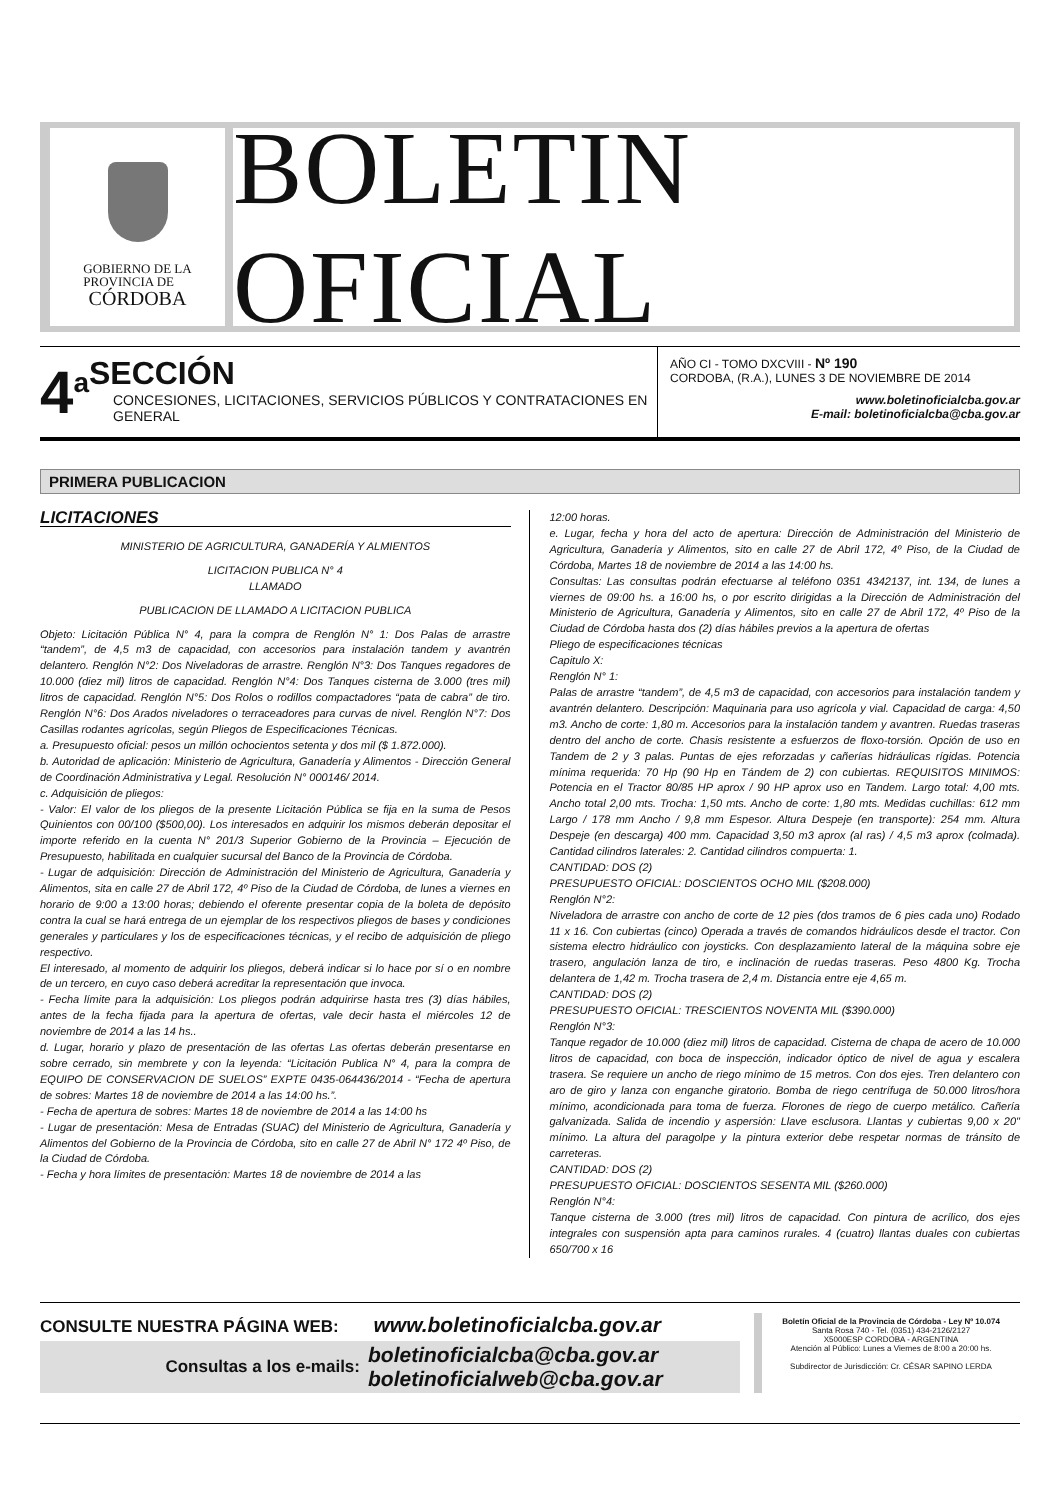GOBIERNO DE LA
PROVINCIA DE
CÓRDOBA
BOLETIN OFICIAL
4<sup>a</sup>
SECCIÓN
CONCESIONES, LICITACIONES, SERVICIOS PÚBLICOS Y CONTRATACIONES EN GENERAL
AÑO CI - TOMO DXCVIII - Nº 190
CORDOBA, (R.A.), LUNES 3 DE NOVIEMBRE DE 2014
www.boletinoficialcba.gov.ar
E-mail: boletinoficialcba@cba.gov.ar
PRIMERA PUBLICACION
LICITACIONES
MINISTERIO DE AGRICULTURA, GANADERÍA Y ALMIENTOS
LICITACION PUBLICA N° 4
LLAMADO
PUBLICACION DE LLAMADO A LICITACION PUBLICA
Objeto: Licitación Pública N° 4, para la compra de Renglón N° 1: Dos Palas de arrastre “tandem”, de 4,5 m3 de capacidad, con accesorios para instalación tandem y avantrén delantero. Renglón N°2: Dos Niveladoras de arrastre. Renglón N°3: Dos Tanques regadores de 10.000 (diez mil) litros de capacidad. Renglón N°4: Dos Tanques cisterna de 3.000 (tres mil) litros de capacidad. Renglón N°5: Dos Rolos o rodillos compactadores “pata de cabra” de tiro. Renglón N°6: Dos Arados niveladores o terraceadores para curvas de nivel. Renglón N°7: Dos Casillas rodantes agrícolas, según Pliegos de Especificaciones Técnicas.
a. Presupuesto oficial: pesos un millón ochocientos setenta y dos mil ($ 1.872.000).
b. Autoridad de aplicación: Ministerio de Agricultura, Ganadería y Alimentos - Dirección General de Coordinación Administrativa y Legal. Resolución N° 000146/ 2014.
c. Adquisición de pliegos:
- Valor: El valor de los pliegos de la presente Licitación Pública se fija en la suma de Pesos Quinientos con 00/100 ($500,00). Los interesados en adquirir los mismos deberán depositar el importe referido en la cuenta N° 201/3 Superior Gobierno de la Provincia – Ejecución de Presupuesto, habilitada en cualquier sucursal del Banco de la Provincia de Córdoba.
- Lugar de adquisición: Dirección de Administración del Ministerio de Agricultura, Ganadería y Alimentos, sita en calle 27 de Abril 172, 4º Piso de la Ciudad de Córdoba, de lunes a viernes en horario de 9:00 a 13:00 horas; debiendo el oferente presentar copia de la boleta de depósito contra la cual se hará entrega de un ejemplar de los respectivos pliegos de bases y condiciones generales y particulares y los de especificaciones técnicas, y el recibo de adquisición de pliego respectivo.
El interesado, al momento de adquirir los pliegos, deberá indicar si lo hace por sí o en nombre de un tercero, en cuyo caso deberá acreditar la representación que invoca.
- Fecha límite para la adquisición: Los pliegos podrán adquirirse hasta tres (3) días hábiles, antes de la fecha fijada para la apertura de ofertas, vale decir hasta el miércoles 12 de noviembre de 2014 a las 14 hs..
d. Lugar, horario y plazo de presentación de las ofertas Las ofertas deberán presentarse en sobre cerrado, sin membrete y con la leyenda: “Licitación Publica N° 4, para la compra de EQUIPO DE CONSERVACION DE SUELOS” EXPTE 0435-064436/2014 - “Fecha de apertura de sobres: Martes 18 de noviembre de 2014 a las 14:00 hs.”.
- Fecha de apertura de sobres: Martes 18 de noviembre de 2014 a las 14:00 hs
- Lugar de presentación: Mesa de Entradas (SUAC) del Ministerio de Agricultura, Ganadería y Alimentos del Gobierno de la Provincia de Córdoba, sito en calle 27 de Abril N° 172 4º Piso, de la Ciudad de Córdoba.
- Fecha y hora límites de presentación: Martes 18 de noviembre de 2014 a las
12:00 horas.
e. Lugar, fecha y hora del acto de apertura: Dirección de Administración del Ministerio de Agricultura, Ganadería y Alimentos, sito en calle 27 de Abril 172, 4º Piso, de la Ciudad de Córdoba, Martes 18 de noviembre de 2014 a las 14:00 hs.
Consultas: Las consultas podrán efectuarse al teléfono 0351 4342137, int. 134, de lunes a viernes de 09:00 hs. a 16:00 hs, o por escrito dirigidas a la Dirección de Administración del Ministerio de Agricultura, Ganadería y Alimentos, sito en calle 27 de Abril 172, 4º Piso de la Ciudad de Córdoba hasta dos (2) días hábiles previos a la apertura de ofertas
Pliego de especificaciones técnicas
Capitulo X:
Renglón N° 1:
Palas de arrastre “tandem”, de 4,5 m3 de capacidad, con accesorios para instalación tandem y avantrén delantero. Descripción: Maquinaria para uso agrícola y vial. Capacidad de carga: 4,50 m3. Ancho de corte: 1,80 m. Accesorios para la instalación tandem y avantren. Ruedas traseras dentro del ancho de corte. Chasis resistente a esfuerzos de floxo-torsión. Opción de uso en Tandem de 2 y 3 palas. Puntas de ejes reforzadas y cañerías hidráulicas rígidas. Potencia mínima requerida: 70 Hp (90 Hp en Tándem de 2) con cubiertas. REQUISITOS MINIMOS: Potencia en el Tractor 80/85 HP aprox / 90 HP aprox uso en Tandem. Largo total: 4,00 mts. Ancho total 2,00 mts. Trocha: 1,50 mts. Ancho de corte: 1,80 mts. Medidas cuchillas: 612 mm Largo / 178 mm Ancho / 9,8 mm Espesor. Altura Despeje (en transporte): 254 mm. Altura Despeje (en descarga) 400 mm. Capacidad 3,50 m3 aprox (al ras) / 4,5 m3 aprox (colmada). Cantidad cilindros laterales: 2. Cantidad cilindros compuerta: 1.
CANTIDAD: DOS (2)
PRESUPUESTO OFICIAL: DOSCIENTOS OCHO MIL ($208.000)
Renglón N°2:
Niveladora de arrastre con ancho de corte de 12 pies (dos tramos de 6 pies cada uno) Rodado 11 x 16. Con cubiertas (cinco) Operada a través de comandos hidráulicos desde el tractor. Con sistema electro hidráulico con joysticks. Con desplazamiento lateral de la máquina sobre eje trasero, angulación lanza de tiro, e inclinación de ruedas traseras. Peso 4800 Kg. Trocha delantera de 1,42 m. Trocha trasera de 2,4 m. Distancia entre eje 4,65 m.
CANTIDAD: DOS (2)
PRESUPUESTO OFICIAL: TRESCIENTOS NOVENTA MIL ($390.000)
Renglón N°3:
Tanque regador de 10.000 (diez mil) litros de capacidad. Cisterna de chapa de acero de 10.000 litros de capacidad, con boca de inspección, indicador óptico de nivel de agua y escalera trasera. Se requiere un ancho de riego mínimo de 15 metros. Con dos ejes. Tren delantero con aro de giro y lanza con enganche giratorio. Bomba de riego centrífuga de 50.000 litros/hora mínimo, acondicionada para toma de fuerza. Florones de riego de cuerpo metálico. Cañería galvanizada. Salida de incendio y aspersión: Llave esclusora. Llantas y cubiertas 9,00 x 20" mínimo. La altura del paragolpe y la pintura exterior debe respetar normas de tránsito de carreteras.
CANTIDAD: DOS (2)
PRESUPUESTO OFICIAL: DOSCIENTOS SESENTA MIL ($260.000)
Renglón N°4:
Tanque cisterna de 3.000 (tres mil) litros de capacidad. Con pintura de acrílico, dos ejes integrales con suspensión apta para caminos rurales. 4 (cuatro) llantas duales con cubiertas 650/700 x 16
CONSULTE NUESTRA PÁGINA WEB: www.boletinoficialcba.gov.ar
Consultas a los e-mails: boletinoficialcba@cba.gov.ar
boletinoficialweb@cba.gov.ar
Boletín Oficial de la Provincia de Córdoba - Ley Nº 10.074
Santa Rosa 740 - Tel. (0351) 434-2126/2127
X5000ESP CORDOBA - ARGENTINA
Atención al Público: Lunes a Viernes de 8:00 a 20:00 hs.
Subdirector de Jurisdicción: Cr. CÉSAR SAPINO LERDA